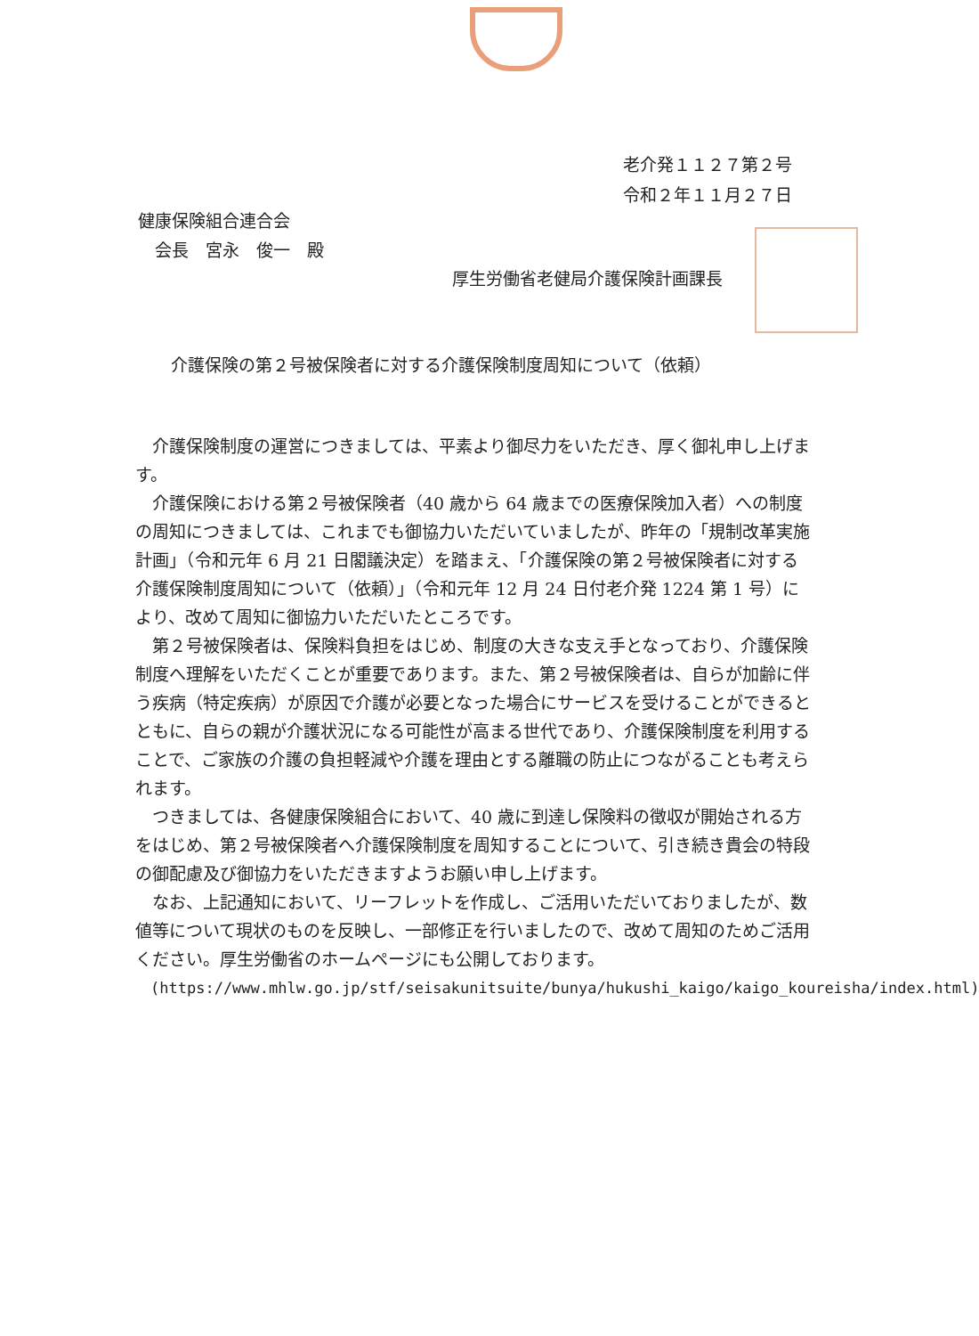老介発１１２７第２号
令和２年１１月２７日
健康保険組合連合会
 会長　宮永　俊一　殿
厚生労働省老健局介護保険計画課長
介護保険の第２号被保険者に対する介護保険制度周知について（依頼）
介護保険制度の運営につきましては、平素より御尽力をいただき、厚く御礼申し上げます。
介護保険における第２号被保険者（40 歳から 64 歳までの医療保険加入者）への制度の周知につきましては、これまでも御協力いただいていましたが、昨年の「規制改革実施計画」（令和元年 6 月 21 日閣議決定）を踏まえ、「介護保険の第２号被保険者に対する介護保険制度周知について（依頼）」（令和元年 12 月 24 日付老介発 1224 第 1 号）により、改めて周知に御協力いただいたところです。
第２号被保険者は、保険料負担をはじめ、制度の大きな支え手となっており、介護保険制度へ理解をいただくことが重要であります。また、第２号被保険者は、自らが加齢に伴う疾病（特定疾病）が原因で介護が必要となった場合にサービスを受けることができるとともに、自らの親が介護状況になる可能性が高まる世代であり、介護保険制度を利用することで、ご家族の介護の負担軽減や介護を理由とする離職の防止につながることも考えられます。
つきましては、各健康保険組合において、40 歳に到達し保険料の徴収が開始される方をはじめ、第２号被保険者へ介護保険制度を周知することについて、引き続き貴会の特段の御配慮及び御協力をいただきますようお願い申し上げます。
なお、上記通知において、リーフレットを作成し、ご活用いただいておりましたが、数値等について現状のものを反映し、一部修正を行いましたので、改めて周知のためご活用ください。厚生労働省のホームページにも公開しております。
(https://www.mhlw.go.jp/stf/seisakunitsuite/bunya/hukushi_kaigo/kaigo_koureisha/index.html)